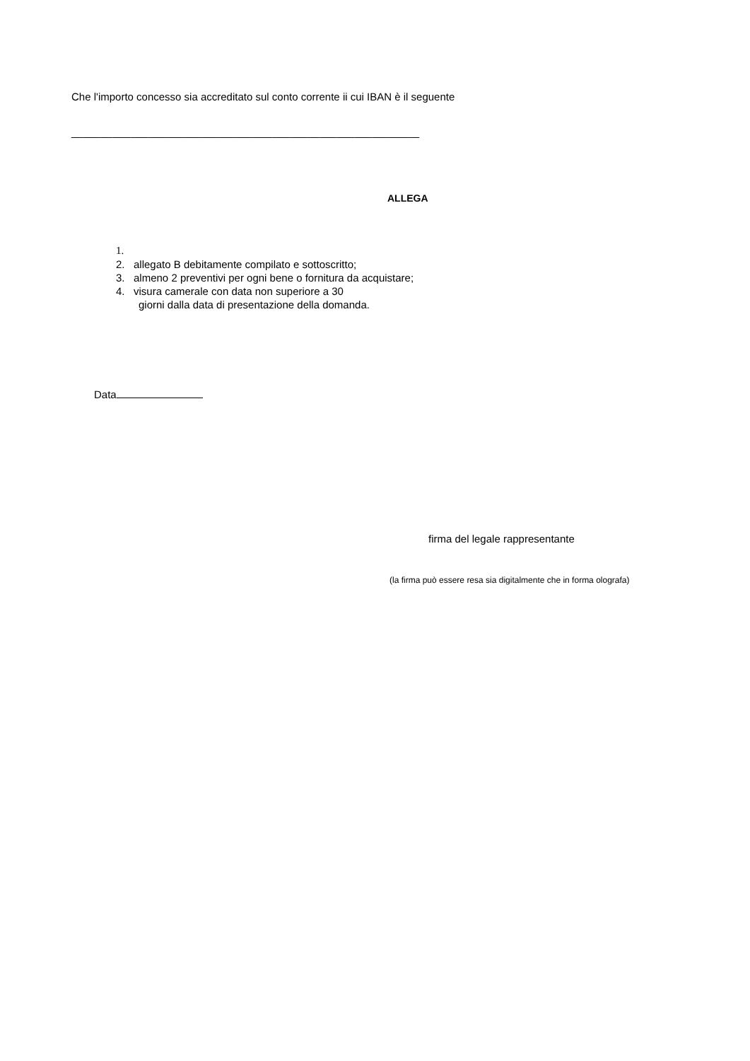Che l'importo concesso sia accreditato sul conto corrente ii cui IBAN è il seguente
___________________________________________________________
ALLEGA
1.
2. allegato B debitamente compilato e sottoscritto;
3. almeno 2 preventivi per ogni bene o fornitura da acquistare;
4. visura camerale con data non superiore a 30
giorni dalla data di presentazione della domanda.
Data
firma del legale rappresentante
(la firma può essere resa sia digitalmente che in forma olografa)